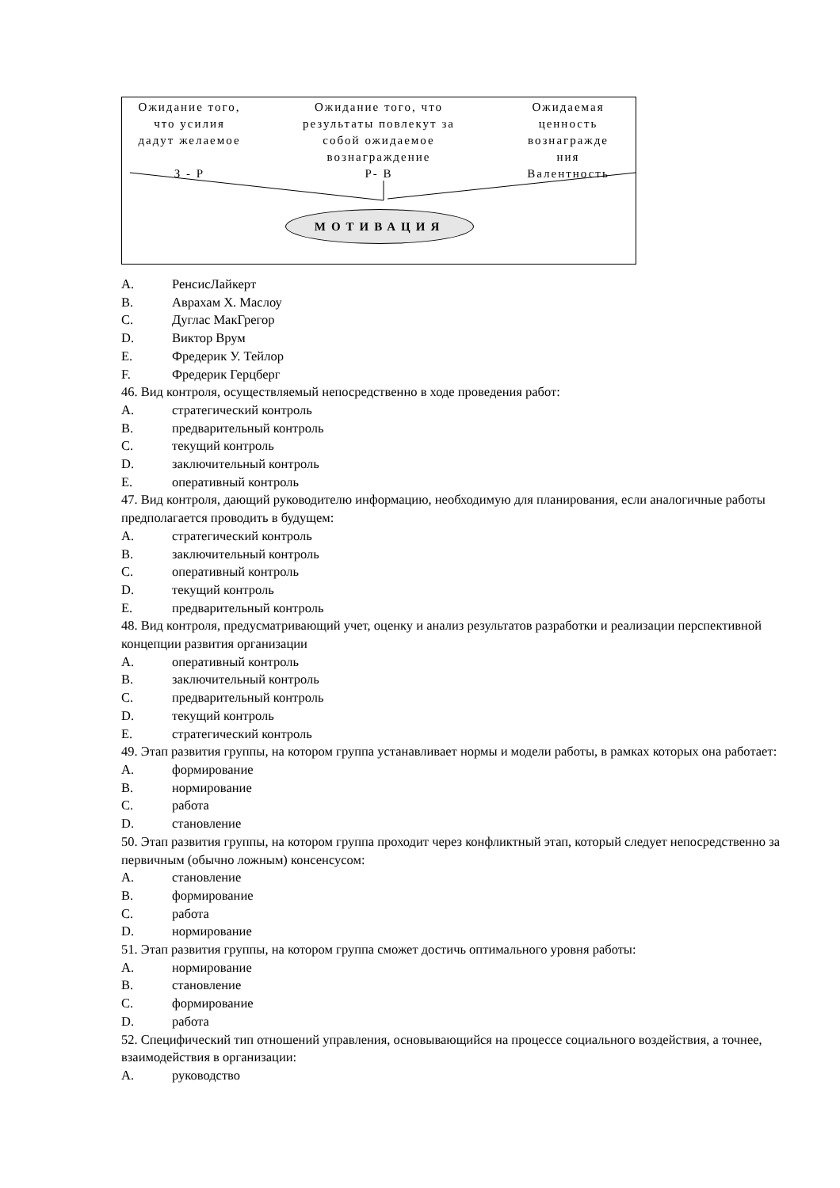Ожидание того,
что усилия
дадут желаемое
З - Р
Ожидание того, что
результаты повлекут за
собой ожидаемое
вознаграждение
Р- В
Ожидаемая
ценность
вознагражде
ния
Валентность
МОТИВАЦИЯ
A. РенсисЛайкерт
B. Аврахам Х. Маслоу
C. Дуглас МакГрегор
D. Виктор Врум
E. Фредерик У. Тейлор
F. Фредерик Герцберг
46. Вид контроля, осуществляемый непосредственно в ходе проведения работ:
A. стратегический контроль
B. предварительный контроль
C. текущий контроль
D. заключительный контроль
E. оперативный контроль
47. Вид контроля, дающий руководителю информацию, необходимую для планирования, если аналогичные работы предполагается проводить в будущем:
A. стратегический контроль
B. заключительный контроль
C. оперативный контроль
D. текущий контроль
E. предварительный контроль
48. Вид контроля, предусматривающий учет, оценку и анализ результатов разработки и реализации перспективной концепции развития организации
A. оперативный контроль
B. заключительный контроль
C. предварительный контроль
D. текущий контроль
E. стратегический контроль
49. Этап развития группы, на котором группа устанавливает нормы и модели работы, в рамках которых она работает:
A. формирование
B. нормирование
C. работа
D. становление
50. Этап развития группы, на котором группа проходит через конфликтный этап, который следует непосредственно за первичным (обычно ложным) консенсусом:
A. становление
B. формирование
C. работа
D. нормирование
51. Этап развития группы, на котором группа сможет достичь оптимального уровня работы:
A. нормирование
B. становление
C. формирование
D. работа
52. Специфический тип отношений управления, основывающийся на процессе социального воздействия, а точнее, взаимодействия в организации:
A. руководство